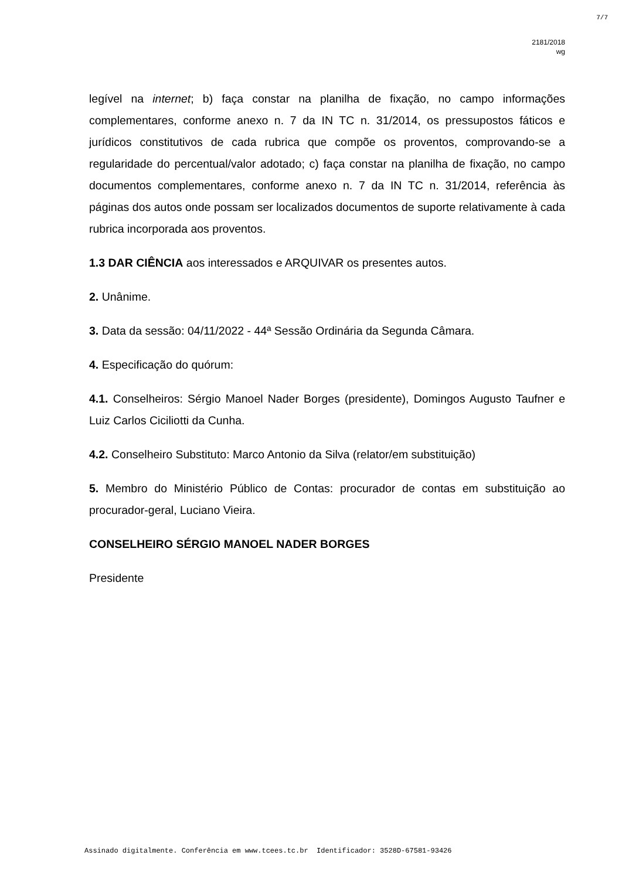7/7
2181/2018
wg
legível na internet; b) faça constar na planilha de fixação, no campo informações complementares, conforme anexo n. 7 da IN TC n. 31/2014, os pressupostos fáticos e jurídicos constitutivos de cada rubrica que compõe os proventos, comprovando-se a regularidade do percentual/valor adotado; c) faça constar na planilha de fixação, no campo documentos complementares, conforme anexo n. 7 da IN TC n. 31/2014, referência às páginas dos autos onde possam ser localizados documentos de suporte relativamente à cada rubrica incorporada aos proventos.
1.3 DAR CIÊNCIA aos interessados e ARQUIVAR os presentes autos.
2. Unânime.
3. Data da sessão: 04/11/2022 - 44ª Sessão Ordinária da Segunda Câmara.
4. Especificação do quórum:
4.1. Conselheiros: Sérgio Manoel Nader Borges (presidente), Domingos Augusto Taufner e Luiz Carlos Ciciliotti da Cunha.
4.2. Conselheiro Substituto: Marco Antonio da Silva (relator/em substituição)
5. Membro do Ministério Público de Contas: procurador de contas em substituição ao procurador-geral, Luciano Vieira.
CONSELHEIRO SÉRGIO MANOEL NADER BORGES
Presidente
Assinado digitalmente. Conferência em www.tcees.tc.br Identificador: 3528D-67581-93426